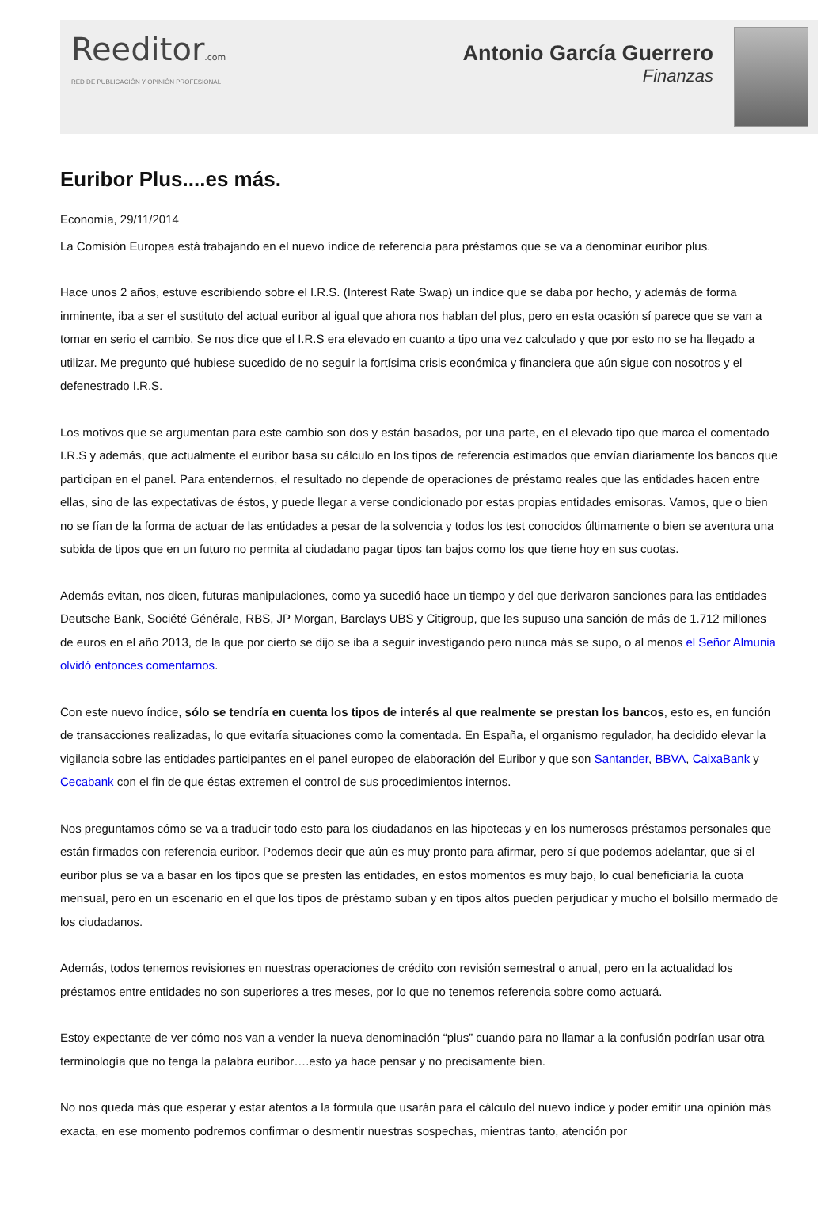Reeditor.com
RED DE PUBLICACIÓN Y OPINIÓN PROFESIONAL
Antonio García Guerrero
Finanzas
Euribor Plus....es más.
Economía, 29/11/2014
La Comisión Europea está trabajando en el nuevo índice de referencia para préstamos que se va a denominar euribor plus.
Hace unos 2 años, estuve escribiendo sobre el I.R.S. (Interest Rate Swap) un índice que se daba por hecho, y además de forma inminente, iba a ser el sustituto del actual euribor al igual que ahora nos hablan del plus, pero en esta ocasión sí parece que se van a tomar en serio el cambio. Se nos dice que el I.R.S era elevado en cuanto a tipo una vez calculado y que por esto no se ha llegado a utilizar. Me pregunto qué hubiese sucedido de no seguir la fortísima crisis económica y financiera que aún sigue con nosotros y el defenestrado I.R.S.
Los motivos que se argumentan para este cambio son dos y están basados, por una parte, en el elevado tipo que marca el comentado I.R.S y además, que actualmente el euribor basa su cálculo en los tipos de referencia estimados que envían diariamente los bancos que participan en el panel. Para entendernos, el resultado no depende de operaciones de préstamo reales que las entidades hacen entre ellas, sino de las expectativas de éstos, y puede llegar a verse condicionado por estas propias entidades emisoras. Vamos, que o bien no se fían de la forma de actuar de las entidades a pesar de la solvencia y todos los test conocidos últimamente o bien se aventura una subida de tipos que en un futuro no permita al ciudadano pagar tipos tan bajos como los que tiene hoy en sus cuotas.
Además evitan, nos dicen, futuras manipulaciones, como ya sucedió hace un tiempo y del que derivaron sanciones para las entidades Deutsche Bank, Société Générale, RBS, JP Morgan, Barclays UBS y Citigroup, que les supuso una sanción de más de 1.712 millones de euros en el año 2013, de la que por cierto se dijo se iba a seguir investigando pero nunca más se supo, o al menos el Señor Almunia olvidó entonces comentarnos.
Con este nuevo índice, sólo se tendría en cuenta los tipos de interés al que realmente se prestan los bancos, esto es, en función de transacciones realizadas, lo que evitaría situaciones como la comentada. En España, el organismo regulador, ha decidido elevar la vigilancia sobre las entidades participantes en el panel europeo de elaboración del Euribor y que son Santander, BBVA, CaixaBank y Cecabank con el fin de que éstas extremen el control de sus procedimientos internos.
Nos preguntamos cómo se va a traducir todo esto para los ciudadanos en las hipotecas y en los numerosos préstamos personales que están firmados con referencia euribor. Podemos decir que aún es muy pronto para afirmar, pero sí que podemos adelantar, que si el euribor plus se va a basar en los tipos que se presten las entidades, en estos momentos es muy bajo, lo cual beneficiaría la cuota mensual, pero en un escenario en el que los tipos de préstamo suban y en tipos altos pueden perjudicar y mucho el bolsillo mermado de los ciudadanos.
Además, todos tenemos revisiones en nuestras operaciones de crédito con revisión semestral o anual, pero en la actualidad los préstamos entre entidades no son superiores a tres meses, por lo que no tenemos referencia sobre como actuará.
Estoy expectante de ver cómo nos van a vender la nueva denominación “plus” cuando para no llamar a la confusión podrían usar otra terminología que no tenga la palabra euribor….esto ya hace pensar y no precisamente bien.
No nos queda más que esperar y estar atentos a la fórmula que usarán para el cálculo del nuevo índice y poder emitir una opinión más exacta, en ese momento podremos confirmar o desmentir nuestras sospechas, mientras tanto, atención por